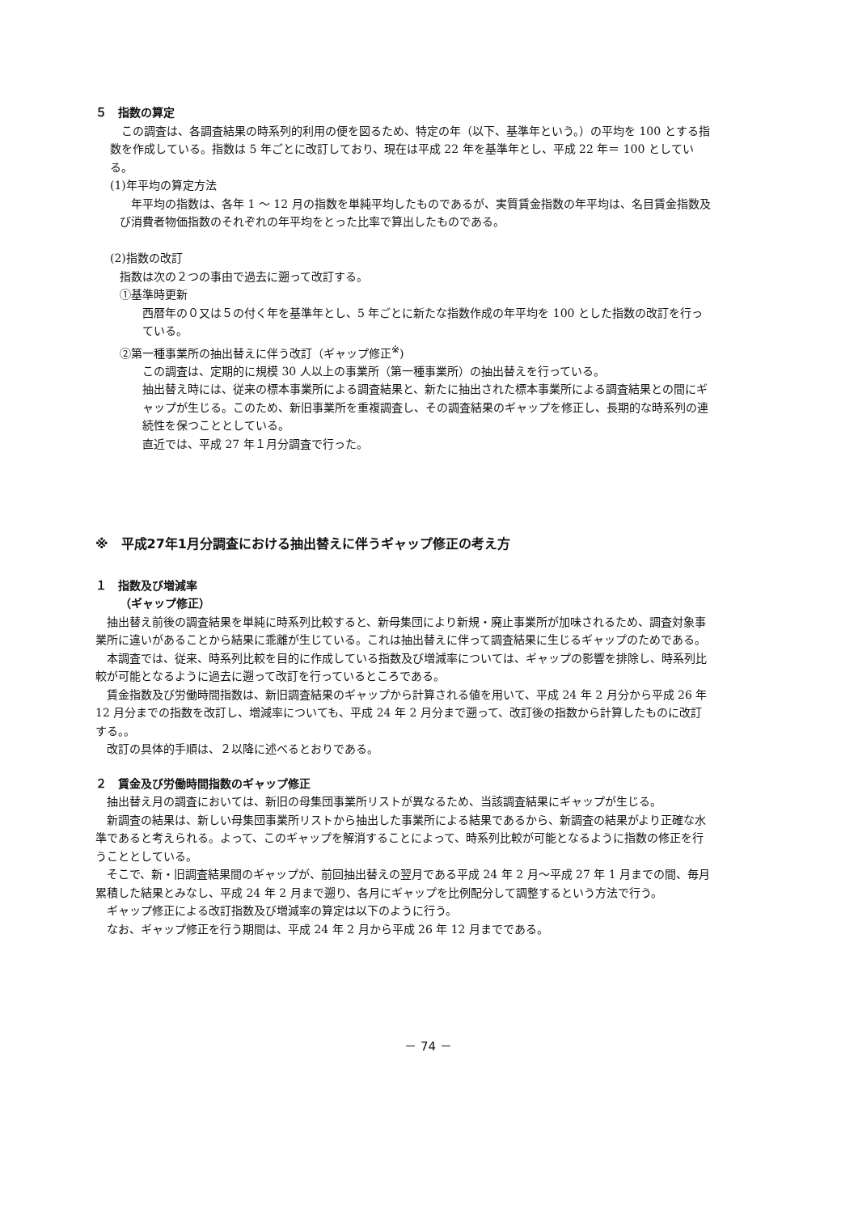５　指数の算定
　この調査は、各調査結果の時系列的利用の便を図るため、特定の年（以下、基準年という。）の平均を 100 とする指数を作成している。指数は 5 年ごとに改訂しており、現在は平成 22 年を基準年とし、平成 22 年＝ 100 としている。
(1)年平均の算定方法
　年平均の指数は、各年 1 ～ 12 月の指数を単純平均したものであるが、実質賃金指数の年平均は、名目賃金指数及び消費者物価指数のそれぞれの年平均をとった比率で算出したものである。
(2)指数の改訂
指数は次の２つの事由で過去に遡って改訂する。
①基準時更新
西暦年の０又は５の付く年を基準年とし、5 年ごとに新たな指数作成の年平均を 100 とした指数の改訂を行っている。
②第一種事業所の抽出替えに伴う改訂（ギャップ修正<sup>※</sup>)
この調査は、定期的に規模 30 人以上の事業所（第一種事業所）の抽出替えを行っている。
抽出替え時には、従来の標本事業所による調査結果と、新たに抽出された標本事業所による調査結果との間にギャップが生じる。このため、新旧事業所を重複調査し、その調査結果のギャップを修正し、長期的な時系列の連続性を保つこととしている。
直近では、平成 27 年１月分調査で行った。
※　平成27年1月分調査における抽出替えに伴うギャップ修正の考え方
１　指数及び増減率
（ギャップ修正）
　抽出替え前後の調査結果を単純に時系列比較すると、新母集団により新規・廃止事業所が加味されるため、調査対象事業所に違いがあることから結果に乖離が生じている。これは抽出替えに伴って調査結果に生じるギャップのためである。
　本調査では、従来、時系列比較を目的に作成している指数及び増減率については、ギャップの影響を排除し、時系列比較が可能となるように過去に遡って改訂を行っているところである。
　賃金指数及び労働時間指数は、新旧調査結果のギャップから計算される値を用いて、平成 24 年 2 月分から平成 26 年 12 月分までの指数を改訂し、増減率についても、平成 24 年 2 月分まで遡って、改訂後の指数から計算したものに改訂する。。
　改訂の具体的手順は、２以降に述べるとおりである。
２　賃金及び労働時間指数のギャップ修正
　抽出替え月の調査においては、新旧の母集団事業所リストが異なるため、当該調査結果にギャップが生じる。
　新調査の結果は、新しい母集団事業所リストから抽出した事業所による結果であるから、新調査の結果がより正確な水準であると考えられる。よって、このギャップを解消することによって、時系列比較が可能となるように指数の修正を行うこととしている。
　そこで、新・旧調査結果間のギャップが、前回抽出替えの翌月である平成 24 年 2 月～平成 27 年 1 月までの間、毎月累積した結果とみなし、平成 24 年 2 月まで遡り、各月にギャップを比例配分して調整するという方法で行う。
　ギャップ修正による改訂指数及び増減率の算定は以下のように行う。
　なお、ギャップ修正を行う期間は、平成 24 年 2 月から平成 26 年 12 月までである。
－ 74 －